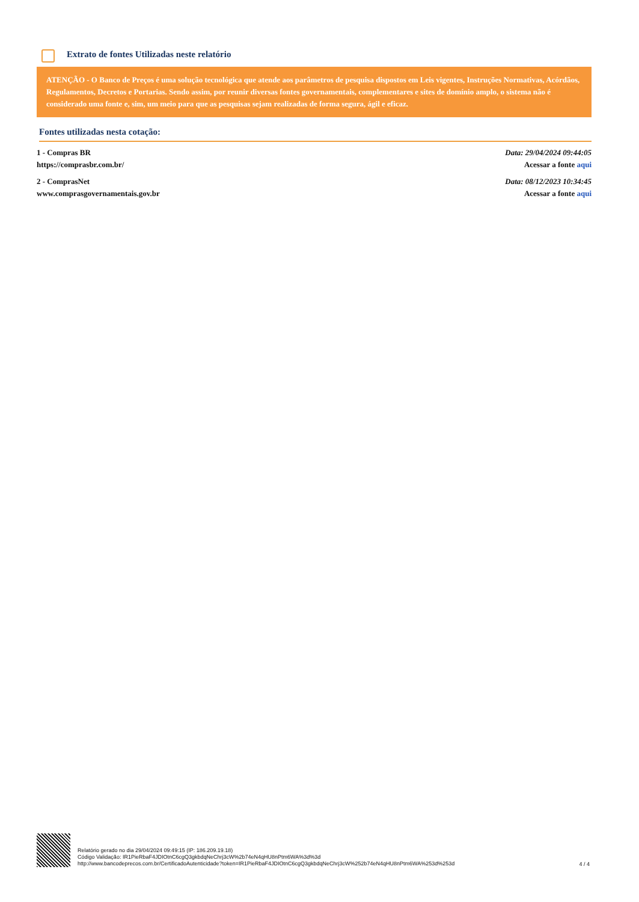Extrato de fontes Utilizadas neste relatório
ATENÇÃO - O Banco de Preços é uma solução tecnológica que atende aos parâmetros de pesquisa dispostos em Leis vigentes, Instruções Normativas, Acórdãos, Regulamentos, Decretos e Portarias. Sendo assim, por reunir diversas fontes governamentais, complementares e sites de domínio amplo, o sistema não é considerado uma fonte e, sim, um meio para que as pesquisas sejam realizadas de forma segura, ágil e eficaz.
Fontes utilizadas nesta cotação:
1 - Compras BR
https://comprasbr.com.br/
Data: 29/04/2024 09:44:05
Acessar a fonte aqui
2 - ComprasNet
www.comprasgovernamentais.gov.br
Data: 08/12/2023 10:34:45
Acessar a fonte aqui
Relatório gerado no dia 29/04/2024 09:49:15 (IP: 186.209.19.18)
Código Validação: IR1PieRbaF4JDIOtnC6cgQ3gkbdqNeChrj3cW%2b74eN4qHU8nPtm6WA%3d%3d
http://www.bancodeprecos.com.br/CertificadoAutenticidade?token=IR1PieRbaF4JDIOtnC6cgQ3gkbdqNeChrj3cW%252b74eN4qHU8nPtm6WA%253d%253d
4 / 4